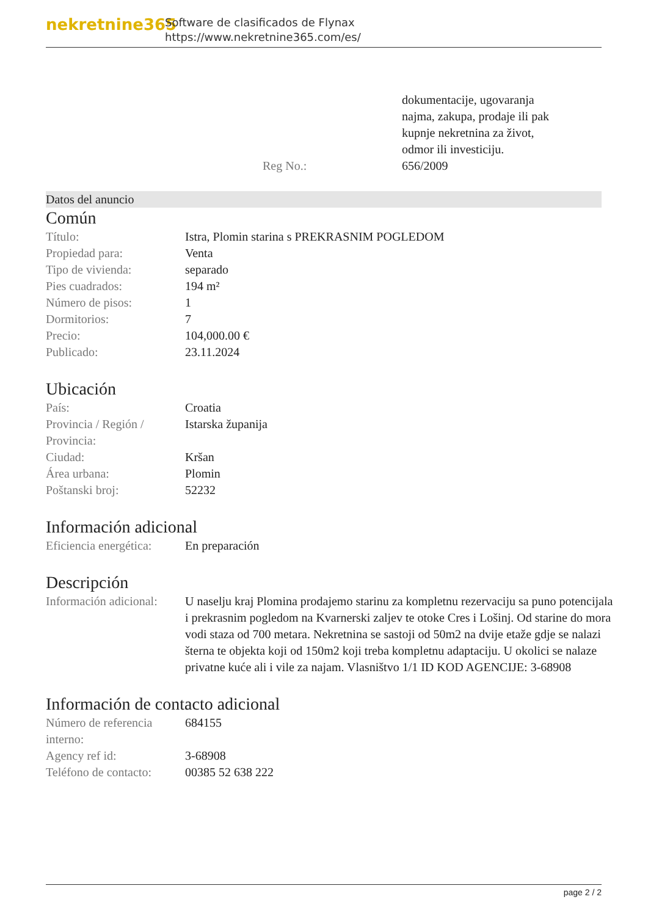nekretnine365
Software de clasificados de Flynax
https://www.nekretnine365.com/es/
| | dokumentacije, ugovaranja najma, zakupa, prodaje ili pak kupnje nekretnina za život, odmor ili investiciju. |
| Reg No.: | 656/2009 |
Datos del anuncio
Común
| Título: | Istra, Plomin starina s PREKRASNIM POGLEDOM |
| Propiedad para: | Venta |
| Tipo de vivienda: | separado |
| Pies cuadrados: | 194 m² |
| Número de pisos: | 1 |
| Dormitorios: | 7 |
| Precio: | 104,000.00 € |
| Publicado: | 23.11.2024 |
Ubicación
| País: | Croatia |
| Provincia / Región / Provincia: | Istarska županija |
| Ciudad: | Kršan |
| Área urbana: | Plomin |
| Poštanski broj: | 52232 |
Información adicional
| Eficiencia energética: | En preparación |
Descripción
| Información adicional: | U naselju kraj Plomina prodajemo starinu za kompletnu rezervaciju sa puno potencijala i prekrasnim pogledom na Kvarnerski zaljev te otoke Cres i Lošinj. Od starine do mora vodi staza od 700 metara. Nekretnina se sastoji od 50m2 na dvije etaže gdje se nalazi šterna te objekta koji od 150m2 koji treba kompletnu adaptaciju. U okolici se nalaze privatne kuće ali i vile za najam. Vlasništvo 1/1 ID KOD AGENCIJE: 3-68908 |
Información de contacto adicional
| Número de referencia interno: | 684155 |
| Agency ref id: | 3-68908 |
| Teléfono de contacto: | 00385 52 638 222 |
page 2 / 2